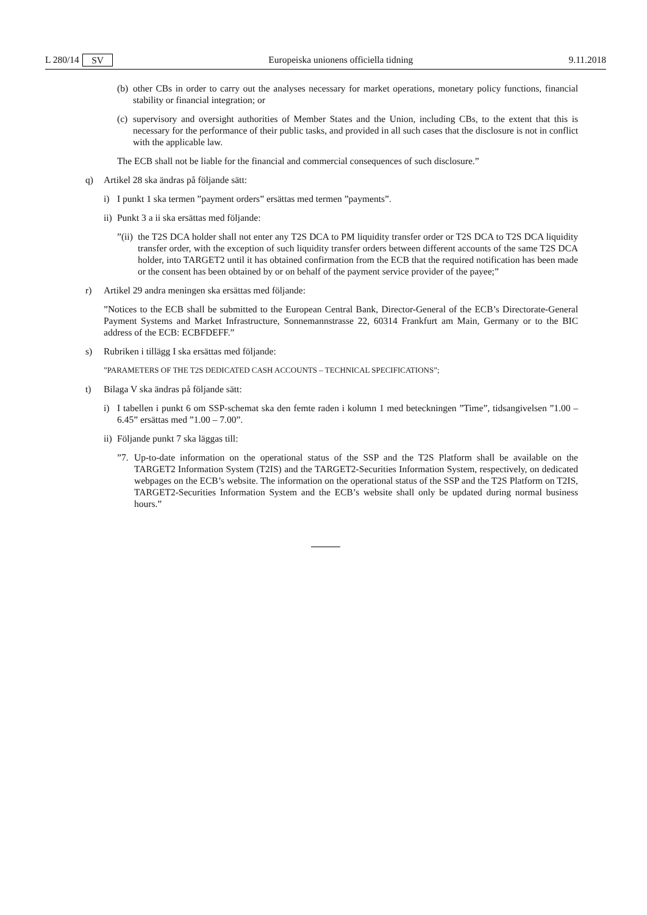L 280/14 SV Europeiska unionens officiella tidning 9.11.2018
(b) other CBs in order to carry out the analyses necessary for market operations, monetary policy functions, financial stability or financial integration; or
(c) supervisory and oversight authorities of Member States and the Union, including CBs, to the extent that this is necessary for the performance of their public tasks, and provided in all such cases that the disclosure is not in conflict with the applicable law.
The ECB shall not be liable for the financial and commercial consequences of such disclosure.”
q) Artikel 28 ska ändras på följande sätt:
i) I punkt 1 ska termen ”payment orders” ersättas med termen ”payments”.
ii) Punkt 3 a ii ska ersättas med följande:
”(ii) the T2S DCA holder shall not enter any T2S DCA to PM liquidity transfer order or T2S DCA to T2S DCA liquidity transfer order, with the exception of such liquidity transfer orders between different accounts of the same T2S DCA holder, into TARGET2 until it has obtained confirmation from the ECB that the required notification has been made or the consent has been obtained by or on behalf of the payment service provider of the payee;”
r) Artikel 29 andra meningen ska ersättas med följande:
”Notices to the ECB shall be submitted to the European Central Bank, Director-General of the ECB’s Directorate-General Payment Systems and Market Infrastructure, Sonnemannstrasse 22, 60314 Frankfurt am Main, Germany or to the BIC address of the ECB: ECBFDEFF.”
s) Rubriken i tillägg I ska ersättas med följande:
”PARAMETERS OF THE T2S DEDICATED CASH ACCOUNTS – TECHNICAL SPECIFICATIONS”;
t) Bilaga V ska ändras på följande sätt:
i) I tabellen i punkt 6 om SSP-schemat ska den femte raden i kolumn 1 med beteckningen ”Time”, tidsangivelsen ”1.00 – 6.45” ersättas med ”1.00 – 7.00”.
ii) Följande punkt 7 ska läggas till:
”7. Up-to-date information on the operational status of the SSP and the T2S Platform shall be available on the TARGET2 Information System (T2IS) and the TARGET2-Securities Information System, respectively, on dedicated webpages on the ECB’s website. The information on the operational status of the SSP and the T2S Platform on T2IS, TARGET2-Securities Information System and the ECB’s website shall only be updated during normal business hours.”